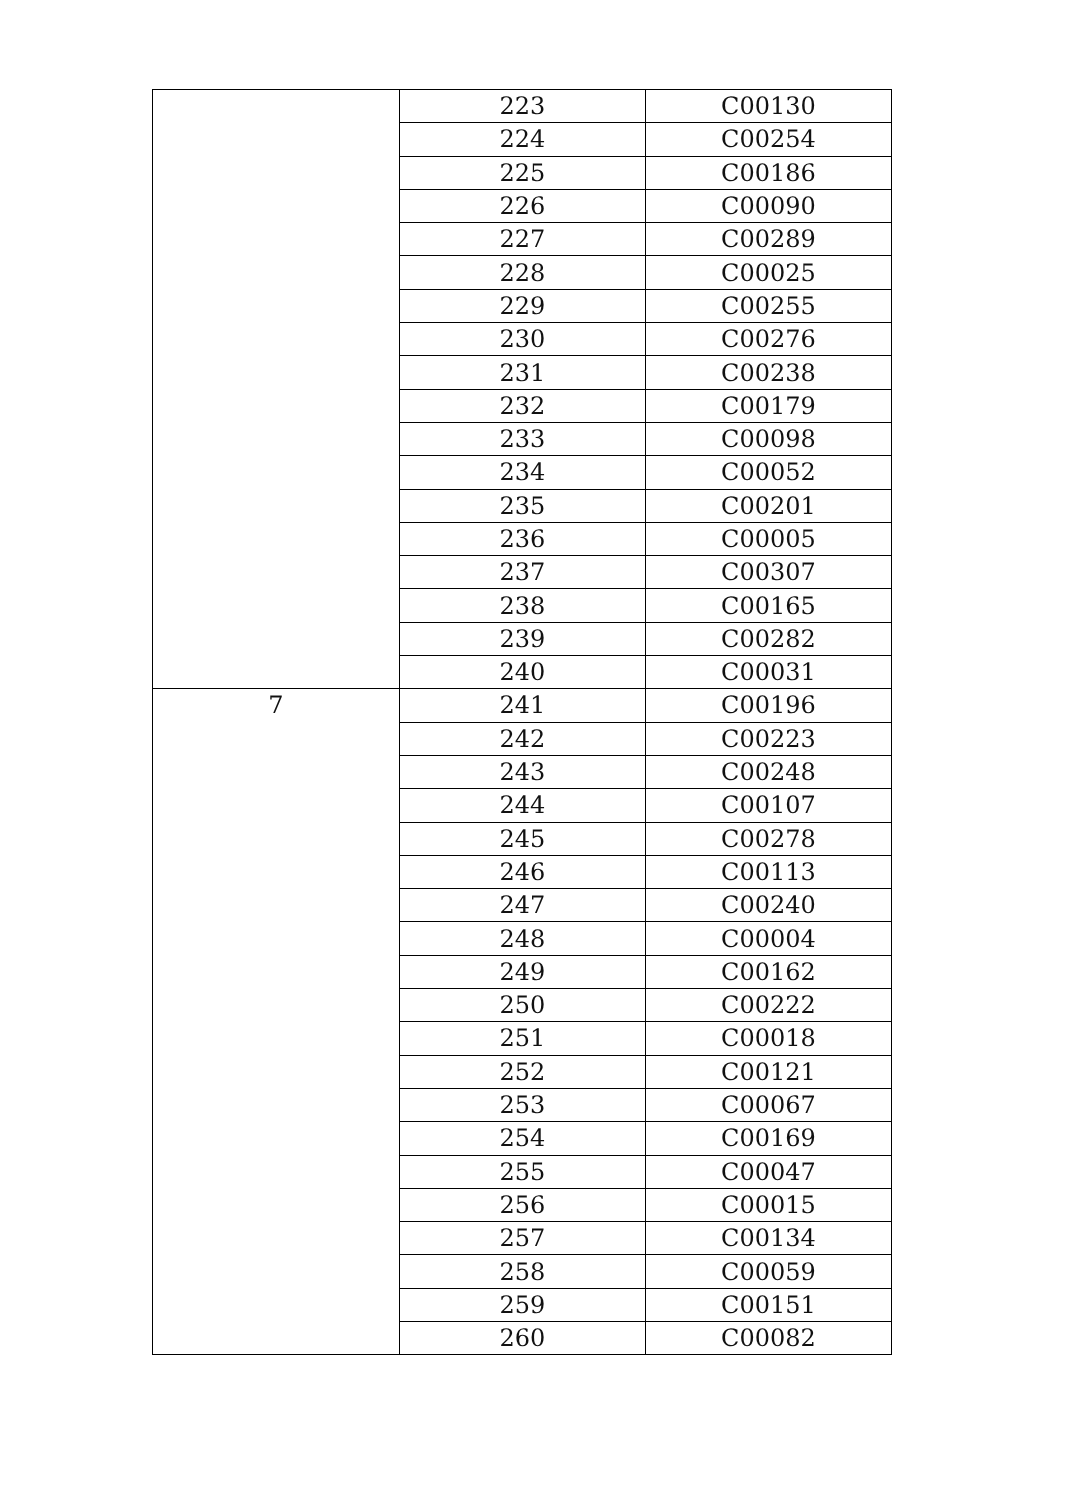| | 223 | C00130 |
| | 224 | C00254 |
| | 225 | C00186 |
| | 226 | C00090 |
| | 227 | C00289 |
| | 228 | C00025 |
| | 229 | C00255 |
| | 230 | C00276 |
| | 231 | C00238 |
| | 232 | C00179 |
| | 233 | C00098 |
| | 234 | C00052 |
| | 235 | C00201 |
| | 236 | C00005 |
| | 237 | C00307 |
| | 238 | C00165 |
| | 239 | C00282 |
| | 240 | C00031 |
| 7 | 241 | C00196 |
| | 242 | C00223 |
| | 243 | C00248 |
| | 244 | C00107 |
| | 245 | C00278 |
| | 246 | C00113 |
| | 247 | C00240 |
| | 248 | C00004 |
| | 249 | C00162 |
| | 250 | C00222 |
| | 251 | C00018 |
| | 252 | C00121 |
| | 253 | C00067 |
| | 254 | C00169 |
| | 255 | C00047 |
| | 256 | C00015 |
| | 257 | C00134 |
| | 258 | C00059 |
| | 259 | C00151 |
| | 260 | C00082 |